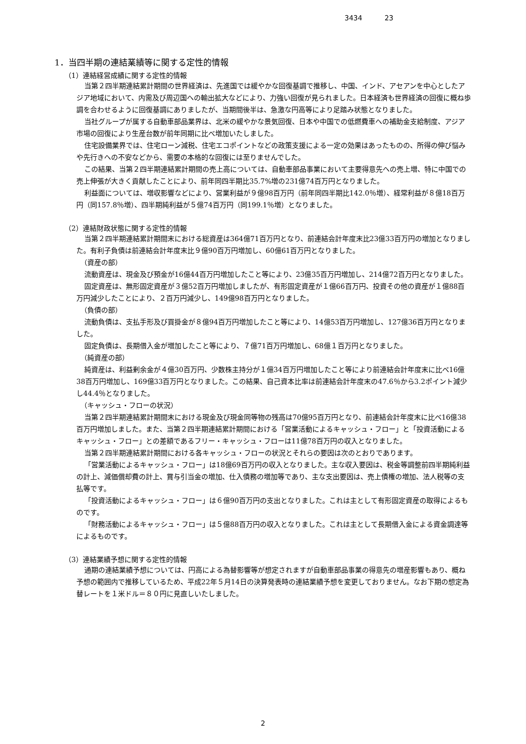3434 23
1．当四半期の連結業績等に関する定性的情報
（1）連結経営成績に関する定性的情報
当第２四半期連結累計期間の世界経済は、先進国では緩やかな回復基調で推移し、中国、インド、アセアンを中心としたアジア地域において、内需及び周辺国への輸出拡大などにより、力強い回復が見られました。日本経済も世界経済の回復に概ね歩調を合わせるように回復基調にありましたが、当期間後半は、急激な円高等により足踏み状態となりました。
当社グループが属する自動車部品業界は、北米の緩やかな景気回復、日本や中国での低燃費車への補助金支給制度、アジア市場の回復により生産台数が前年同期に比べ増加いたしました。
住宅設備業界では、住宅ローン減税、住宅エコポイントなどの政策支援による一定の効果はあったものの、所得の伸び悩みや先行きへの不安などから、需要の本格的な回復には至りませんでした。
この結果、当第２四半期連結累計期間の売上高については、自動車部品事業において主要得意先への売上増、特に中国での売上伸張が大きく貢献したことにより、前年同四半期比35.7%増の231億74百万円となりました。
利益面については、増収影響などにより、営業利益が９億98百万円（前年同四半期比142.0％増）、経常利益が８億18百万円（同157.8％増）、四半期純利益が５億74百万円（同199.1％増）となりました。
（2）連結財政状態に関する定性的情報
当第２四半期連結累計期間末における総資産は364億71百万円となり、前連結会計年度末比23億33百万円の増加となりました。有利子負債は前連結会計年度末比９億90百万円増加し、60億61百万円となりました。
（資産の部）
流動資産は、現金及び預金が16億44百万円増加したこと等により、23億35百万円増加し、214億72百万円となりました。
固定資産は、無形固定資産が３億52百万円増加しましたが、有形固定資産が１億66百万円、投資その他の資産が１億88百万円減少したことにより、２百万円減少し、149億98百万円となりました。
（負債の部）
流動負債は、支払手形及び買掛金が８億94百万円増加したこと等により、14億53百万円増加し、127億36百万円となりました。
固定負債は、長期借入金が増加したこと等により、７億71百万円増加し、68億１百万円となりました。
（純資産の部）
純資産は、利益剰余金が４億30百万円、少数株主持分が１億34百万円増加したこと等により前連結会計年度末に比べ16億38百万円増加し、169億33百万円となりました。この結果、自己資本比率は前連結会計年度末の47.6％から3.2ポイント減少し44.4％となりました。
（キャッシュ・フローの状況）
当第２四半期連結累計期間末における現金及び現金同等物の残高は70億95百万円となり、前連結会計年度末に比べ16億38百万円増加しました。また、当第２四半期連結累計期間における「営業活動によるキャッシュ・フロー」と「投資活動によるキャッシュ・フロー」との差額であるフリー・キャッシュ・フローは11億78百万円の収入となりました。
当第２四半期連結累計期間における各キャッシュ・フローの状況とそれらの要因は次のとおりであります。
「営業活動によるキャッシュ・フロー」は18億69百万円の収入となりました。主な収入要因は、税金等調整前四半期純利益の計上、減価償却費の計上、賞与引当金の増加、仕入債務の増加等であり、主な支出要因は、売上債権の増加、法人税等の支払等です。
「投資活動によるキャッシュ・フロー」は６億90百万円の支出となりました。これは主として有形固定資産の取得によるものです。
「財務活動によるキャッシュ・フロー」は５億88百万円の収入となりました。これは主として長期借入金による資金調達等によるものです。
（3）連結業績予想に関する定性的情報
通期の連結業績予想については、円高による為替影響等が想定されますが自動車部品事業の得意先の増産影響もあり、概ね予想の範囲内で推移しているため、平成22年５月14日の決算発表時の連結業績予想を変更しておりません。なお下期の想定為替レートを１米ドル＝８０円に見直しいたしました。
2